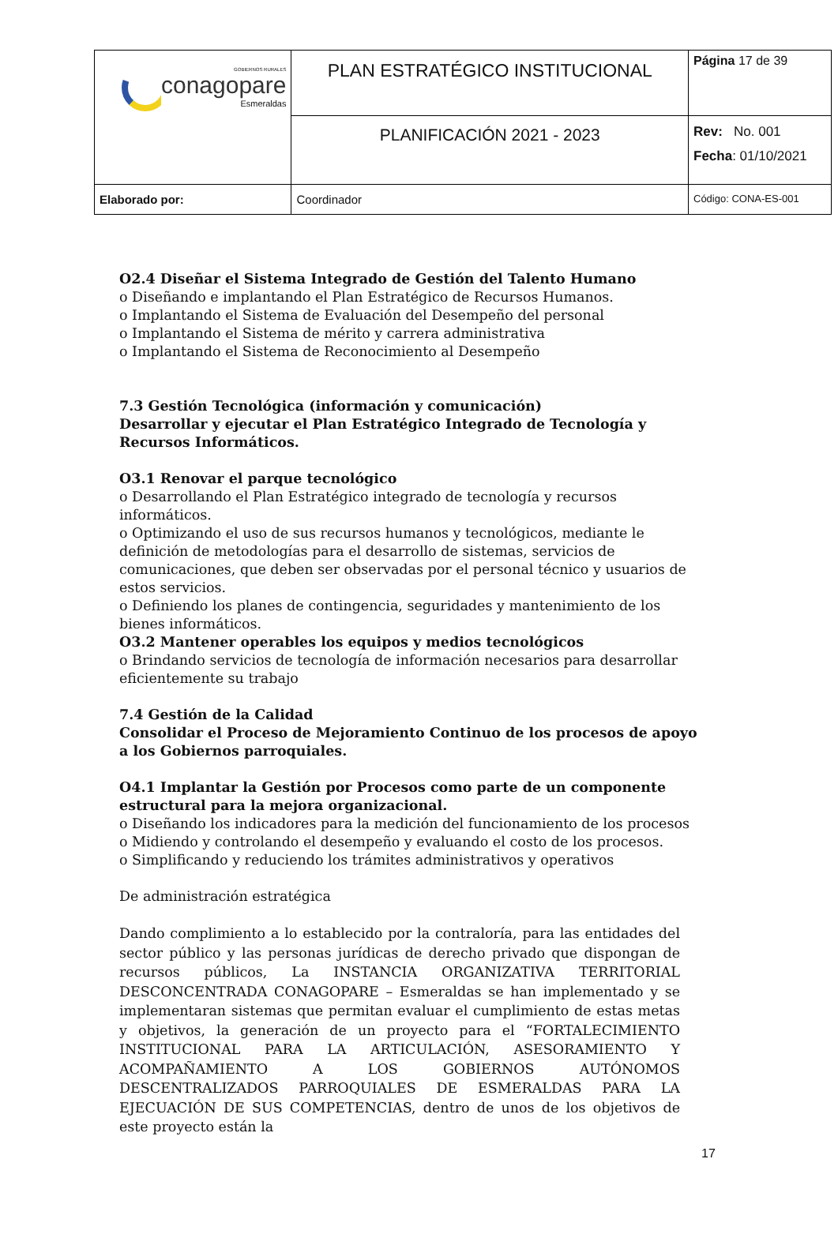| GOBIERNOS RURALES conagopare Esmeraldas | PLAN ESTRATÉGICO INSTITUCIONAL | Página 17 de 39 |
| | PLANIFICACIÓN 2021 - 2023 | Rev: No. 001 Fecha : 01/10/2021 |
| Elaborado por: | Coordinador | Código: CONA-ES-001 |
O2.4 Diseñar el Sistema Integrado de Gestión del Talento Humano
o Diseñando e implantando el Plan Estratégico de Recursos Humanos.
o Implantando el Sistema de Evaluación del Desempeño del personal
o Implantando el Sistema de mérito y carrera administrativa
o Implantando el Sistema de Reconocimiento al Desempeño
7.3 Gestión Tecnológica (información y comunicación)
Desarrollar y ejecutar el Plan Estratégico Integrado de Tecnología y
Recursos Informáticos.
O3.1 Renovar el parque tecnológico
o Desarrollando el Plan Estratégico integrado de tecnología y recursos informáticos.
o Optimizando el uso de sus recursos humanos y tecnológicos, mediante le definición de metodologías para el desarrollo de sistemas, servicios de comunicaciones, que deben ser observadas por el personal técnico y usuarios de estos servicios.
o Definiendo los planes de contingencia, seguridades y mantenimiento de los bienes informáticos.
O3.2 Mantener operables los equipos y medios tecnológicos
o Brindando servicios de tecnología de información necesarios para desarrollar eficientemente su trabajo
7.4 Gestión de la Calidad
Consolidar el Proceso de Mejoramiento Continuo de los procesos de apoyo a los Gobiernos parroquiales.
O4.1 Implantar la Gestión por Procesos como parte de un componente estructural para la mejora organizacional.
o Diseñando los indicadores para la medición del funcionamiento de los procesos
o Midiendo y controlando el desempeño y evaluando el costo de los procesos.
o Simplificando y reduciendo los trámites administrativos y operativos
De administración estratégica
Dando complimiento a lo establecido por la contraloría, para las entidades del sector público y las personas jurídicas de derecho privado que dispongan de recursos públicos, La INSTANCIA ORGANIZATIVA TERRITORIAL DESCONCENTRADA CONAGOPARE – Esmeraldas se han implementado y se implementaran sistemas que permitan evaluar el cumplimiento de estas metas y objetivos, la generación de un proyecto para el “FORTALECIMIENTO INSTITUCIONAL PARA LA ARTICULACIÓN, ASESORAMIENTO Y ACOMPAÑAMIENTO A LOS GOBIERNOS AUTÓNOMOS DESCENTRALIZADOS PARROQUIALES DE ESMERALDAS PARA LA EJECUACIÓN DE SUS COMPETENCIAS, dentro de unos de los objetivos de este proyecto están la
17